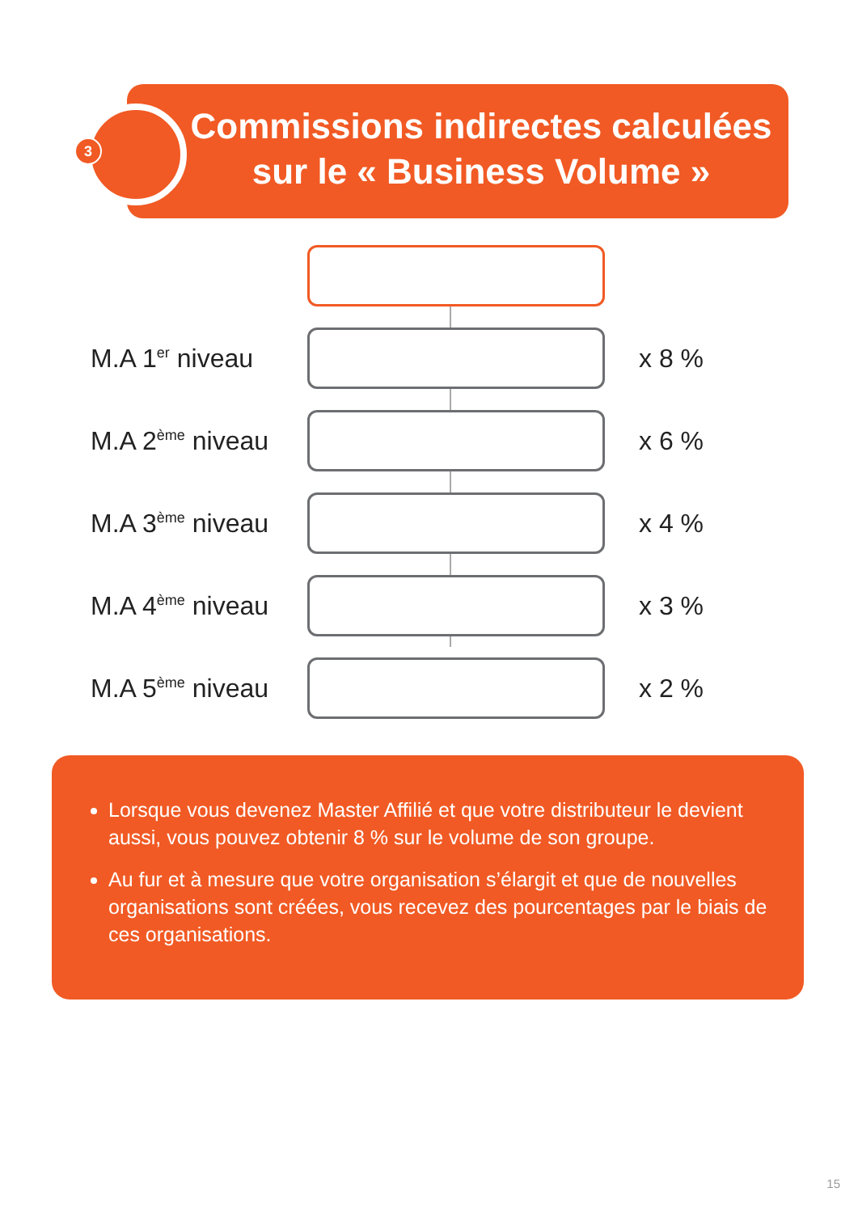3
Commissions indirectes calculées sur le « Business Volume »
M.A 1<sup>er</sup> niveau
x 8 %
M.A 2<sup>ème</sup> niveau
x 6 %
M.A 3<sup>ème</sup> niveau
x 4 %
M.A 4<sup>ème</sup> niveau
x 3 %
M.A 5<sup>ème</sup> niveau
x 2 %
Lorsque vous devenez Master Affilié et que votre distributeur le devient aussi, vous pouvez obtenir 8 % sur le volume de son groupe.
Au fur et à mesure que votre organisation s’élargit et que de nouvelles organisations sont créées, vous recevez des pourcentages par le biais de ces organisations.
15